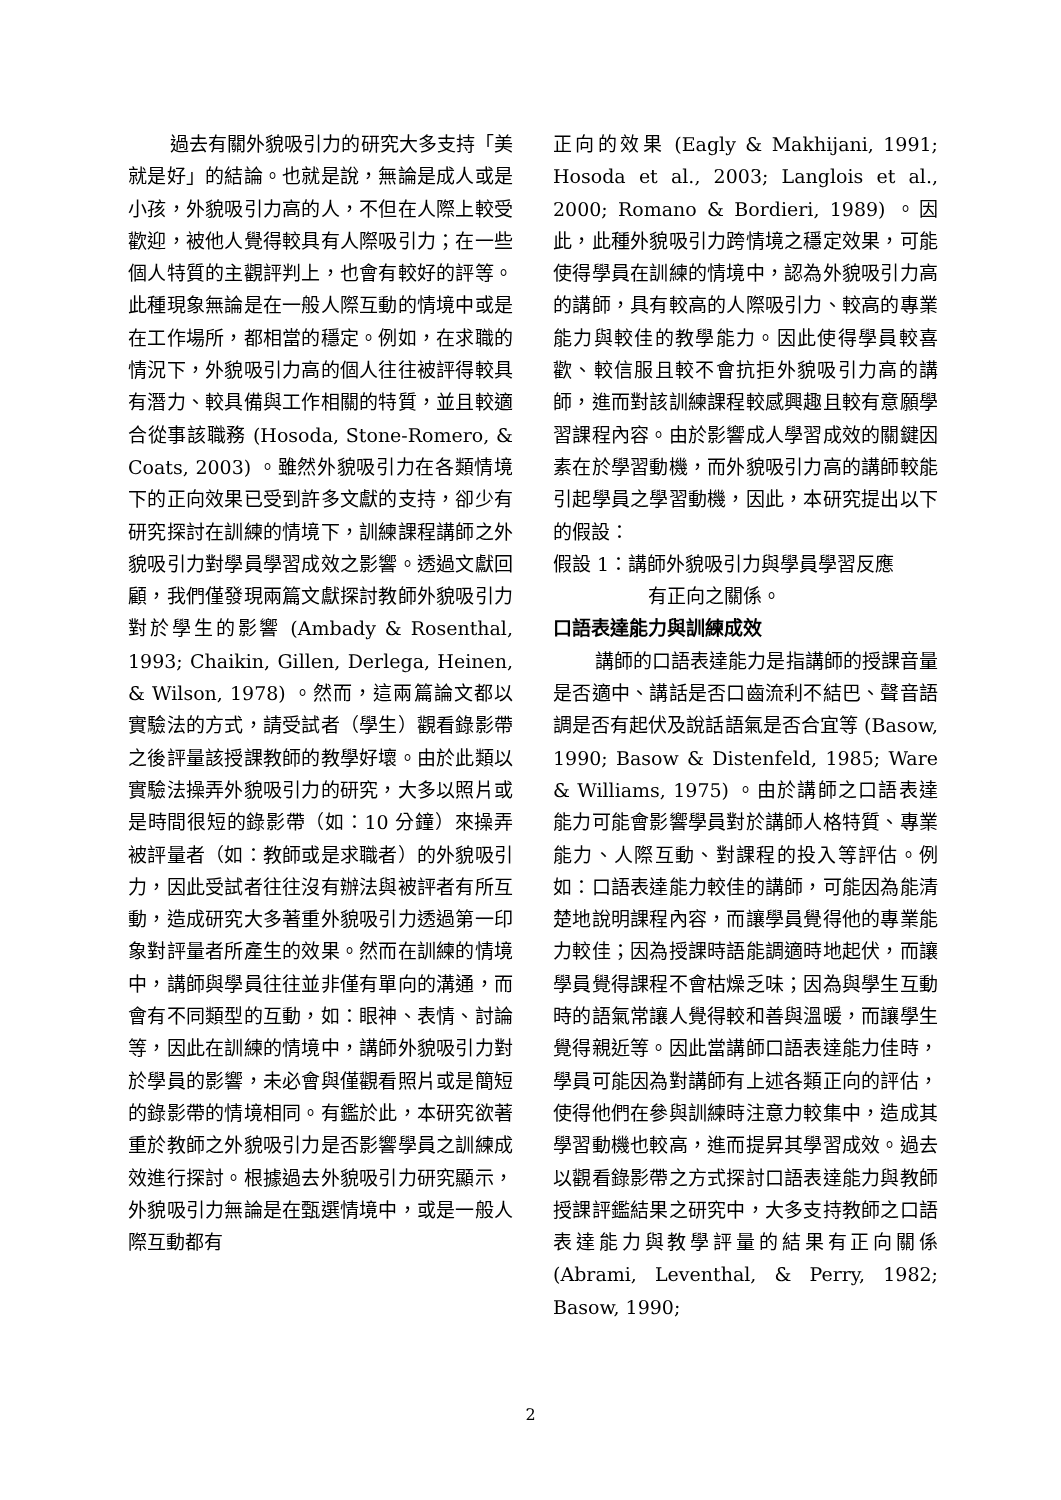過去有關外貌吸引力的研究大多支持「美就是好」的結論。也就是說，無論是成人或是小孩，外貌吸引力高的人，不但在人際上較受歡迎，被他人覺得較具有人際吸引力；在一些個人特質的主觀評判上，也會有較好的評等。此種現象無論是在一般人際互動的情境中或是在工作場所，都相當的穩定。例如，在求職的情況下，外貌吸引力高的個人往往被評得較具有潛力、較具備與工作相關的特質，並且較適合從事該職務 (Hosoda, Stone-Romero, & Coats, 2003) 。雖然外貌吸引力在各類情境下的正向效果已受到許多文獻的支持，卻少有研究探討在訓練的情境下，訓練課程講師之外貌吸引力對學員學習成效之影響。透過文獻回顧，我們僅發現兩篇文獻探討教師外貌吸引力對於學生的影響 (Ambady & Rosenthal, 1993; Chaikin, Gillen, Derlega, Heinen, & Wilson, 1978) 。然而，這兩篇論文都以實驗法的方式，請受試者（學生）觀看錄影帶之後評量該授課教師的教學好壞。由於此類以實驗法操弄外貌吸引力的研究，大多以照片或是時間很短的錄影帶（如：10 分鐘）來操弄被評量者（如：教師或是求職者）的外貌吸引力，因此受試者往往沒有辦法與被評者有所互動，造成研究大多著重外貌吸引力透過第一印象對評量者所產生的效果。然而在訓練的情境中，講師與學員往往並非僅有單向的溝通，而會有不同類型的互動，如：眼神、表情、討論等，因此在訓練的情境中，講師外貌吸引力對於學員的影響，未必會與僅觀看照片或是簡短的錄影帶的情境相同。有鑑於此，本研究欲著重於教師之外貌吸引力是否影響學員之訓練成效進行探討。根據過去外貌吸引力研究顯示，外貌吸引力無論是在甄選情境中，或是一般人際互動都有
正向的效果 (Eagly & Makhijani, 1991; Hosoda et al., 2003; Langlois et al., 2000; Romano & Bordieri, 1989) 。因此，此種外貌吸引力跨情境之穩定效果，可能使得學員在訓練的情境中，認為外貌吸引力高的講師，具有較高的人際吸引力、較高的專業能力與較佳的教學能力。因此使得學員較喜歡、較信服且較不會抗拒外貌吸引力高的講師，進而對該訓練課程較感興趣且較有意願學習課程內容。由於影響成人學習成效的關鍵因素在於學習動機，而外貌吸引力高的講師較能引起學員之學習動機，因此，本研究提出以下的假設：
假設 1：講師外貌吸引力與學員學習反應
有正向之關係。
口語表達能力與訓練成效
講師的口語表達能力是指講師的授課音量是否適中、講話是否口齒流利不結巴、聲音語調是否有起伏及說話語氣是否合宜等 (Basow, 1990; Basow & Distenfeld, 1985; Ware & Williams, 1975) 。由於講師之口語表達能力可能會影響學員對於講師人格特質、專業能力、人際互動、對課程的投入等評估。例如：口語表達能力較佳的講師，可能因為能清楚地說明課程內容，而讓學員覺得他的專業能力較佳；因為授課時語能調適時地起伏，而讓學員覺得課程不會枯燥乏味；因為與學生互動時的語氣常讓人覺得較和善與溫暖，而讓學生覺得親近等。因此當講師口語表達能力佳時，學員可能因為對講師有上述各類正向的評估，使得他們在參與訓練時注意力較集中，造成其學習動機也較高，進而提昇其學習成效。過去以觀看錄影帶之方式探討口語表達能力與教師授課評鑑結果之研究中，大多支持教師之口語表達能力與教學評量的結果有正向關係 (Abrami, Leventhal, & Perry, 1982; Basow, 1990;
2